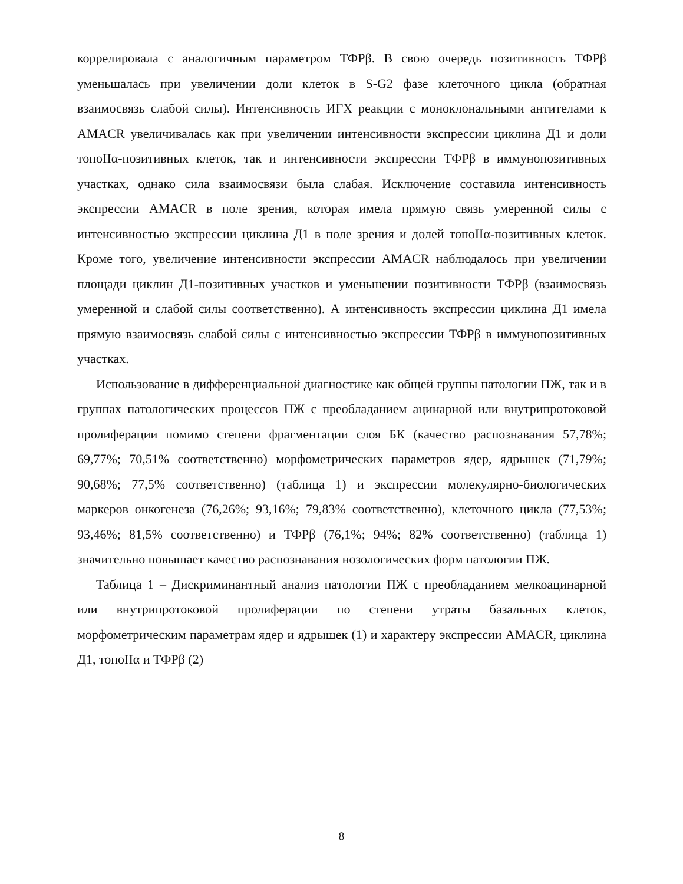коррелировала с аналогичным параметром ТФРβ. В свою очередь позитивность ТФРβ уменьшалась при увеличении доли клеток в S-G2 фазе клеточного цикла (обратная взаимосвязь слабой силы). Интенсивность ИГХ реакции с моноклональными антителами к AMACR увеличивалась как при увеличении интенсивности экспрессии циклина Д1 и доли топоIIα-позитивных клеток, так и интенсивности экспрессии ТФРβ в иммунопозитивных участках, однако сила взаимосвязи была слабая. Исключение составила интенсивность экспрессии AMACR в поле зрения, которая имела прямую связь умеренной силы с интенсивностью экспрессии циклина Д1 в поле зрения и долей топоIIα-позитивных клеток. Кроме того, увеличение интенсивности экспрессии AMACR наблюдалось при увеличении площади циклин Д1-позитивных участков и уменьшении позитивности ТФРβ (взаимосвязь умеренной и слабой силы соответственно). А интенсивность экспрессии циклина Д1 имела прямую взаимосвязь слабой силы с интенсивностью экспрессии ТФРβ в иммунопозитивных участках.
Использование в дифференциальной диагностике как общей группы патологии ПЖ, так и в группах патологических процессов ПЖ с преобладанием ацинарной или внутрипротоковой пролиферации помимо степени фрагментации слоя БК (качество распознавания 57,78%; 69,77%; 70,51% соответственно) морфометрических параметров ядер, ядрышек (71,79%; 90,68%; 77,5% соответственно) (таблица 1) и экспрессии молекулярно-биологических маркеров онкогенеза (76,26%; 93,16%; 79,83% соответственно), клеточного цикла (77,53%; 93,46%; 81,5% соответственно) и ТФРβ (76,1%; 94%; 82% соответственно) (таблица 1) значительно повышает качество распознавания нозологических форм патологии ПЖ.
Таблица 1 – Дискриминантный анализ патологии ПЖ с преобладанием мелкоацинарной или внутрипротоковой пролиферации по степени утраты базальных клеток, морфометрическим параметрам ядер и ядрышек (1) и характеру экспрессии AMACR, циклина Д1, топоIIα и ТФРβ (2)
8